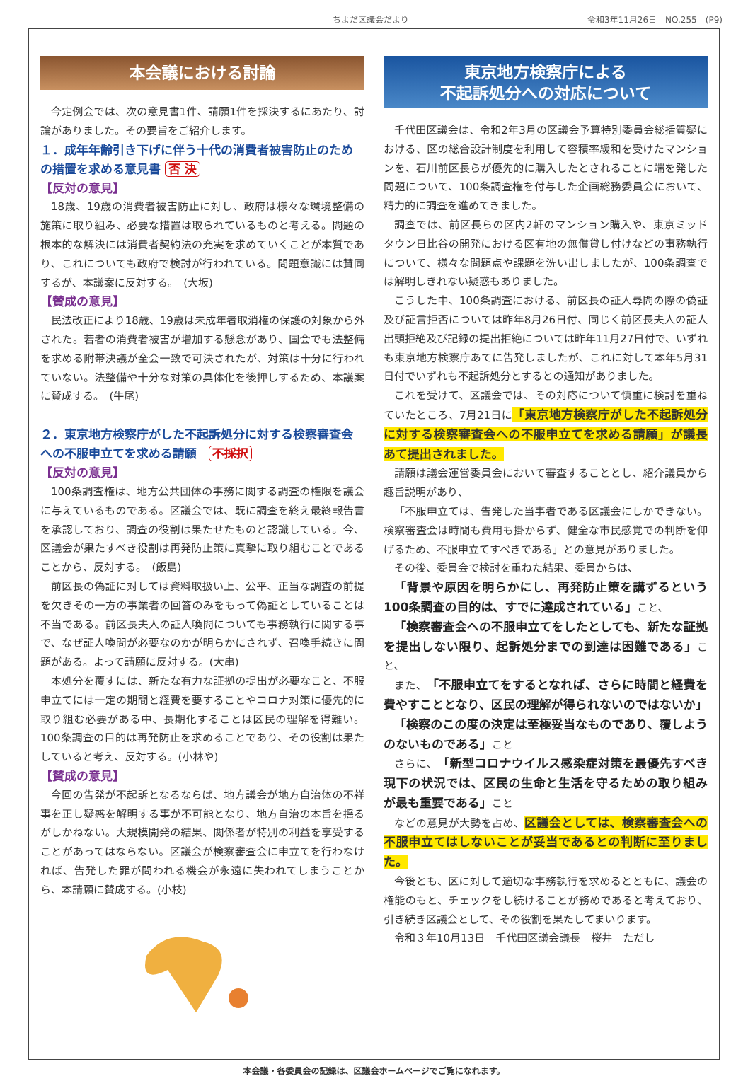ちよだ区議会だより 令和3年11月26日　NO.255　(P9)
本会議における討論
今定例会では、次の意見書1件、請願1件を採決するにあたり、討論がありました。その要旨をご紹介します。
１．成年年齢引き下げに伴う十代の消費者被害防止のための措置を求める意見書 否 決
【反対の意見】
18歳、19歳の消費者被害防止に対し、政府は様々な環境整備の施策に取り組み、必要な措置は取られているものと考える。問題の根本的な解決には消費者契約法の充実を求めていくことが本質であり、これについても政府で検討が行われている。問題意識には賛同するが、本議案に反対する。　(大坂)
【賛成の意見】
民法改正により18歳、19歳は未成年者取消権の保護の対象から外された。若者の消費者被害が増加する懸念があり、国会でも法整備を求める附帯決議が全会一致で可決されたが、対策は十分に行われていない。法整備や十分な対策の具体化を後押しするため、本議案に賛成する。　(牛尾)
２．東京地方検察庁がした不起訴処分に対する検察審査会への不服申立てを求める請願　不採択
【反対の意見】
100条調査権は、地方公共団体の事務に関する調査の権限を議会に与えているものである。区議会では、既に調査を終え最終報告書を承認しており、調査の役割は果たせたものと認識している。今、区議会が果たすべき役割は再発防止策に真摯に取り組むことであることから、反対する。　(飯島)
前区長の偽証に対しては資料取扱い上、公平、正当な調査の前提を欠きその一方の事業者の回答のみをもって偽証としていることは不当である。前区長夫人の証人喚問についても事務執行に関する事で、なぜ証人喚問が必要なのかが明らかにされず、召喚手続きに問題がある。よって請願に反対する。(大串)
本処分を覆すには、新たな有力な証拠の提出が必要なこと、不服申立てには一定の期間と経費を要することやコロナ対策に優先的に取り組む必要がある中、長期化することは区民の理解を得難い。100条調査の目的は再発防止を求めることであり、その役割は果たしていると考え、反対する。(小林や)
【賛成の意見】
今回の告発が不起訴となるならば、地方議会が地方自治体の不祥事を正し疑惑を解明する事が不可能となり、地方自治の本旨を揺るがしかねない。大規模開発の結果、関係者が特別の利益を享受することがあってはならない。区議会が検察審査会に申立てを行わなければ、告発した罪が問われる機会が永遠に失われてしまうことから、本請願に賛成する。(小枝)
東京地方検察庁による
不起訴処分への対応について
千代田区議会は、令和2年3月の区議会予算特別委員会総括質疑における、区の総合設計制度を利用して容積率緩和を受けたマンションを、石川前区長らが優先的に購入したとされることに端を発した問題について、100条調査権を付与した企画総務委員会において、精力的に調査を進めてきました。
調査では、前区長らの区内2軒のマンション購入や、東京ミッドタウン日比谷の開発における区有地の無償貸し付けなどの事務執行について、様々な問題点や課題を洗い出しましたが、100条調査では解明しきれない疑惑もありました。
こうした中、100条調査における、前区長の証人尋問の際の偽証及び証言拒否については昨年8月26日付、同じく前区長夫人の証人出頭拒絶及び記録の提出拒絶については昨年11月27日付で、いずれも東京地方検察庁あてに告発しましたが、これに対して本年5月31日付でいずれも不起訴処分とするとの通知がありました。
これを受けて、区議会では、その対応について慎重に検討を重ねていたところ、7月21日に「東京地方検察庁がした不起訴処分に対する検察審査会への不服申立てを求める請願」が議長あて提出されました。
請願は議会運営委員会において審査することとし、紹介議員から趣旨説明があり、
「不服申立ては、告発した当事者である区議会にしかできない。検察審査会は時間も費用も掛からず、健全な市民感覚での判断を仰げるため、不服申立てすべきである」との意見がありました。
その後、委員会で検討を重ねた結果、委員からは、
「背景や原因を明らかにし、再発防止策を講ずるという100条調査の目的は、すでに達成されている」こと、
「検察審査会への不服申立てをしたとしても、新たな証拠を提出しない限り、起訴処分までの到達は困難である」こと、
また、「不服申立てをするとなれば、さらに時間と経費を費やすこととなり、区民の理解が得られないのではないか」
「検察のこの度の決定は至極妥当なものであり、覆しようのないものである」こと
さらに、「新型コロナウイルス感染症対策を最優先すべき現下の状況では、区民の生命と生活を守るための取り組みが最も重要である」こと
などの意見が大勢を占め、区議会としては、検察審査会への不服申立てはしないことが妥当であるとの判断に至りました。
今後とも、区に対して適切な事務執行を求めるとともに、議会の権能のもと、チェックをし続けることが務めであると考えており、引き続き区議会として、その役割を果たしてまいります。
令和３年10月13日　千代田区議会議長　桜井　ただし
本会議・各委員会の記録は、区議会ホームページでご覧になれます。